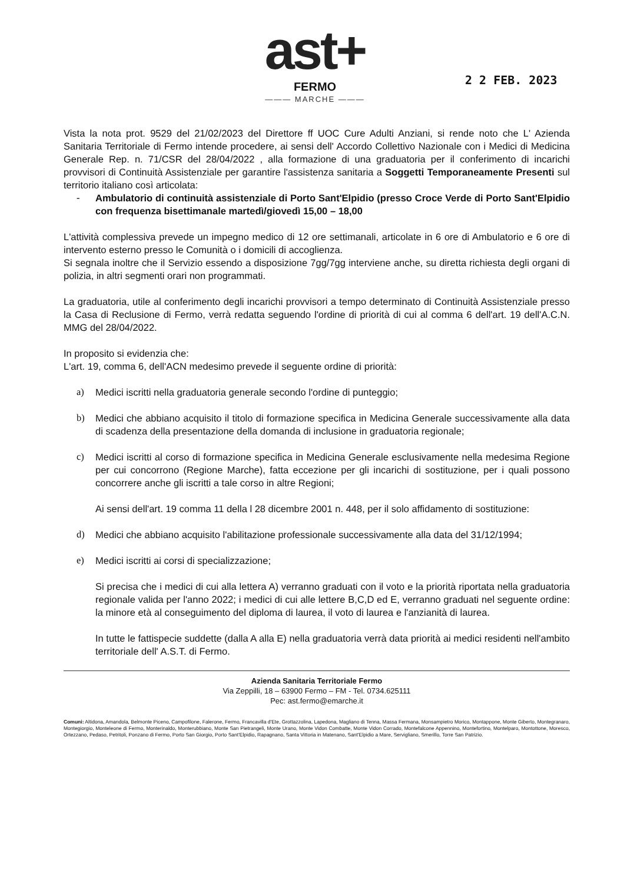ast+
FERMO
——— MARCHE ———
2 2 FEB. 2023
Vista la nota prot. 9529 del 21/02/2023 del Direttore ff UOC Cure Adulti Anziani, si rende noto che L' Azienda Sanitaria Territoriale di Fermo intende procedere, ai sensi dell' Accordo Collettivo Nazionale con i Medici di Medicina Generale Rep. n. 71/CSR del 28/04/2022 , alla formazione di una graduatoria per il conferimento di incarichi provvisori di Continuità Assistenziale per garantire l'assistenza sanitaria a Soggetti Temporaneamente Presenti sul territorio italiano così articolata:
- Ambulatorio di continuità assistenziale di Porto Sant'Elpidio (presso Croce Verde di Porto Sant'Elpidio con frequenza bisettimanale martedì/giovedì 15,00 – 18,00
L'attività complessiva prevede un impegno medico di 12 ore settimanali, articolate in 6 ore di Ambulatorio e 6 ore di intervento esterno presso le Comunità o i domicili di accoglienza.
Si segnala inoltre che il Servizio essendo a disposizione 7gg/7gg interviene anche, su diretta richiesta degli organi di polizia, in altri segmenti orari non programmati.
La graduatoria, utile al conferimento degli incarichi provvisori a tempo determinato di Continuità Assistenziale presso la Casa di Reclusione di Fermo, verrà redatta seguendo l'ordine di priorità di cui al comma 6 dell'art. 19 dell'A.C.N. MMG del 28/04/2022.
In proposito si evidenzia che:
L'art. 19, comma 6, dell'ACN medesimo prevede il seguente ordine di priorità:
a) Medici iscritti nella graduatoria generale secondo l'ordine di punteggio;
b) Medici che abbiano acquisito il titolo di formazione specifica in Medicina Generale successivamente alla data di scadenza della presentazione della domanda di inclusione in graduatoria regionale;
c) Medici iscritti al corso di formazione specifica in Medicina Generale esclusivamente nella medesima Regione per cui concorrono (Regione Marche), fatta eccezione per gli incarichi di sostituzione, per i quali possono concorrere anche gli iscritti a tale corso in altre Regioni;
Ai sensi dell'art. 19 comma 11 della l 28 dicembre 2001 n. 448, per il solo affidamento di sostituzione:
d) Medici che abbiano acquisito l'abilitazione professionale successivamente alla data del 31/12/1994;
e) Medici iscritti ai corsi di specializzazione;
Si precisa che i medici di cui alla lettera A) verranno graduati con il voto e la priorità riportata nella graduatoria regionale valida per l'anno 2022; i medici di cui alle lettere B,C,D ed E, verranno graduati nel seguente ordine: la minore età al conseguimento del diploma di laurea, il voto di laurea e l'anzianità di laurea.
In tutte le fattispecie suddette (dalla A alla E) nella graduatoria verrà data priorità ai medici residenti nell'ambito territoriale dell' A.S.T. di Fermo.
Azienda Sanitaria Territoriale Fermo
Via Zeppilli, 18 – 63900 Fermo – FM - Tel. 0734.625111
Pec: ast.fermo@emarche.it
Comuni: Altidona, Amandola, Belmonte Piceno, Campofilone, Falerone, Fermo, Francavilla d'Ete, Grottazzolina, Lapedona, Magliano di Tenna, Massa Fermana, Monsampietro Morico, Montappone, Monte Giberto, Montegranaro, Montegiorgio, Monteleone di Fermo, Monterinaldo, Monterubbiano, Monte San Pietrangeli, Monte Urano, Monte Vidon Combatte, Monte Vidon Corrado, Montefalcone Appennino, Montefortino, Montelparo, Montottone, Moresco, Ortezzano, Pedaso, Petritoli, Ponzano di Fermo, Porto San Giorgio, Porto Sant'Elpidio, Rapagnano, Santa Vittoria in Matenano, Sant'Elpidio a Mare, Servigliano, Smerillo, Torre San Patrizio.